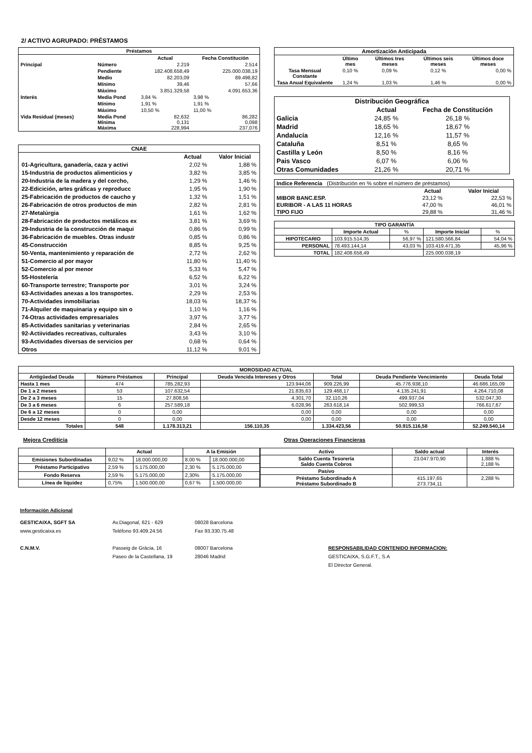2/ ACTIVO AGRUPADO: PRÉSTAMOS
| Préstamos | | | |
| --- | --- | --- | --- |
| | | Actual | Fecha Constitución |
| Principal | Número | 2.219 | 2.514 |
| | Pendiente | 182.408.658,49 | 225.000.038,19 |
| | Medio | 82.203,09 | 89.498,82 |
| | Mínimo | 39,46 | 57,66 |
| | Máximo | 3.851.329,58 | 4.091.653,36 |
| Interés | Media Pond | 3,84 % | 3,98 % |
| | Mínimo | 1,91 % | 1,91 % |
| | Máximo | 10,50 % | 11,00 % |
| Vida Residual (meses) | Media Pond Mínima Máxima | 82,632 0,131 228,994 | 86,282 0,098 237,076 |
| CNAE | | |
| --- | --- | --- |
| | Actual | Valor Inicial |
| 01-Agricultura, ganadería, caza y activi | 2,02 % | 1,88 % |
| 15-Industria de productos alimenticios y | 3,82 % | 3,85 % |
| 20-Industria de la madera y del corcho, | 1,29 % | 1,46 % |
| 22-Edicición, artes gráficas y reproducc | 1,95 % | 1,90 % |
| 25-Fabricación de productos de caucho y | 1,32 % | 1,51 % |
| 26-Fabricación de otros productos de min | 2,82 % | 2,81 % |
| 27-Metalúrgia | 1,61 % | 1,62 % |
| 28-Fabricación de productos metálicos ex | 3,81 % | 3,69 % |
| 29-Industria de la construcción de maqui | 0,86 % | 0,99 % |
| 36-Fabricación de muebles. Otras industr | 0,85 % | 0,86 % |
| 45-Construcción | 8,85 % | 9,25 % |
| 50-Venta, mantenimiento y reparación de | 2,72 % | 2,62 % |
| 51-Comercio al por mayor | 11,80 % | 11,40 % |
| 52-Comercio al por menor | 5,33 % | 5,47 % |
| 55-Hostelería | 6,52 % | 6,22 % |
| 60-Transporte terrestre; Transporte por | 3,01 % | 3,24 % |
| 63-Actividades anexas a los transportes. | 2,29 % | 2,53 % |
| 70-Actividades inmobiliarias | 18,03 % | 18,37 % |
| 71-Alquiler de maquinaria y equipo sin o | 1,10 % | 1,16 % |
| 74-Otras actividades empresariales | 3,97 % | 3,77 % |
| 85-Actividades sanitarias y veterinarias | 2,84 % | 2,65 % |
| 92-Actiividades recreativas, culturales | 3,43 % | 3,10 % |
| 93-Actividades diversas de servicios per | 0,68 % | 0,64 % |
| Otros | 11,12 % | 9,01 % |
| Amortización Anticipada | | | | |
| --- | --- | --- | --- | --- |
| | Último mes | Últimos tres meses | Últimos seis meses | Últimos doce meses |
| Tasa Mensual Constante | 0,10 % | 0,09 % | 0,12 % | 0,00 % |
| Tasa Anual Equivalente | 1,24 % | 1,03 % | 1,46 % | 0,00 % |
| Distribución Geográfica | | |
| --- | --- | --- |
| | Actual | Fecha de Constitución |
| Galicia | 24,85 % | 26,18 % |
| Madrid | 18,65 % | 18,67 % |
| Andalucía | 12,16 % | 11,57 % |
| Cataluña | 8,51 % | 8,65 % |
| Castilla y León | 8,50 % | 8,16 % |
| Pais Vasco | 6,07 % | 6,06 % |
| Otras Comunidades | 21,26 % | 20,71 % |
| Indice Referencia (Distribución en % sobre el número de préstamos) | | |
| | Actual | Valor Inicial |
| MIBOR BANC.ESP. | 23,12 % | 22,53 % |
| EURIBOR - A LAS 11 HORAS | 47,00 % | 46,01 % |
| TIPO FIJO | 29,88 % | 31,46 % |
| TIPO GARANTÍA | | | | |
| --- | --- | --- | --- | --- |
| | Importe Actual | % | Importe Inicial | % |
| HIPOTECARIO | 103.915.514,35 | 56,97 % | 121.580.566,84 | 54,04 % |
| PERSONAL | 78.493.144,14 | 43,03 % | 103.419.471,35 | 45,96 % |
| TOTAL | 182.408.658,49 | | 225.000.038,19 | |
| MOROSIDAD ACTUAL | | | | | | |
| --- | --- | --- | --- | --- | --- | --- |
| Antigüedad Deuda | Número Préstamos | Principal | Deuda Vencida Intereses y Otros | Total | Deuda Pendiente Vencimiento | Deuda Total |
| Hasta 1 mes | 474 | 785.282,93 | 123.944,06 | 909.226,99 | 45.776.938,10 | 46.686.165,09 |
| De 1 a 2 meses | 53 | 107.632,54 | 21.835,63 | 129.468,17 | 4.135.241,91 | 4.264.710,08 |
| De 2 a 3 meses | 15 | 27.808,56 | 4.301,70 | 32.110,26 | 499.937,04 | 532.047,30 |
| De 3 a 6 meses | 6 | 257.589,18 | 6.028,96 | 263.618,14 | 502.999,53 | 766.617,67 |
| De 6 a 12 meses | 0 | 0,00 | 0,00 | 0,00 | 0,00 | 0,00 |
| Desde 12 meses | 0 | 0,00 | 0,00 | 0,00 | 0,00 | 0,00 |
| Totales | 548 | 1.178.313,21 | 156.110,35 | 1.334.423,56 | 50.915.116,58 | 52.249.540,14 |
Mejora Crediticia Otras Operaciones Financieras
| | Actual | | A la Emisión | |
| Emisiones Subordinadas | 9,02 % | 18.000.000,00 | 8,00 % | 18.000.000,00 |
| Préstamo Participativo | 2,59 % | 5.175.000,00 | 2,30 % | 5.175.000,00 |
| Fondo Reserva | 2,59 % | 5.175.000,00 | 2,30% | 5.175.000,00 |
| Línea de liquidez | 0,75% | 1.500.000,00 | 0,67 % | 1.500.000,00 |
| Activo | Saldo actual | Interés |
| --- | --- | --- |
| Saldo Cuenta Tesorería Saldo Cuenta Cobros | 23.047.970,90 | 1,888 % 2,188 % |
| Pasivo | | |
| Préstamo Subordinado A Préstamo Subordinado B | 415.197,65 273.734,11 | 2,288 % |
Información Adicional
GESTICAIXA, SGFT SA
www.gesticaixa.es
C.N.M.V.
Av.Diagonal, 621 - 629
Teléfono 93.409.24.56
Passeig de Gràcia, 16
Paseo de la Castellana, 19
08028 Barcelona
Fax 93.330.75.48
08007 Barcelona
28046 Madrid
RESPONSABILIDAD CONTENIDO INFORMACION:
GESTICAIXA, S.G.F.T., S.A
El Director General.